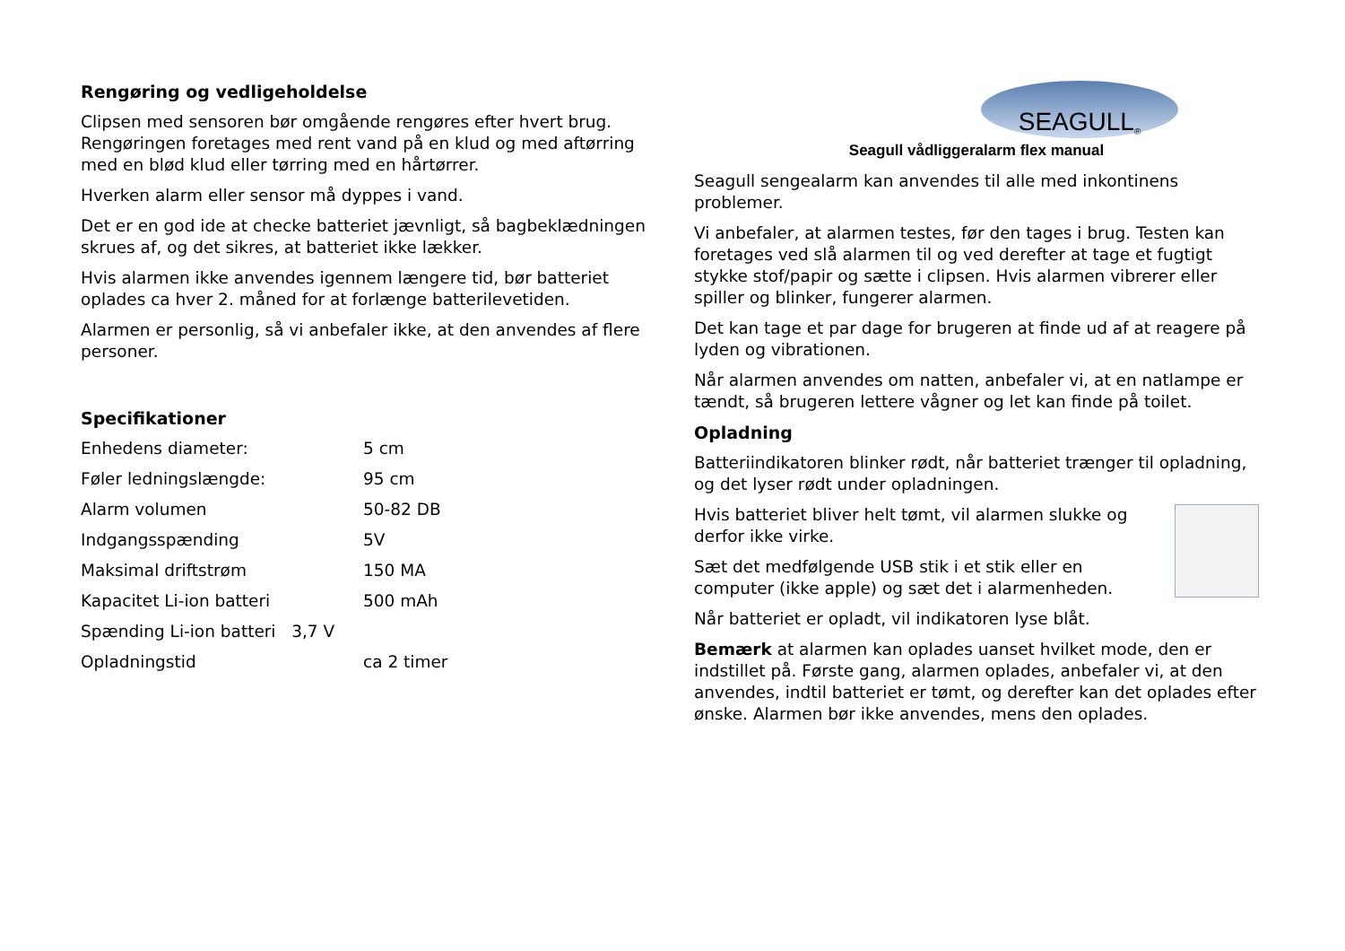Rengøring og vedligeholdelse
Clipsen med sensoren bør omgående rengøres efter hvert brug. Rengøringen foretages med rent vand på en klud og med aftørring med en blød klud eller tørring med en hårtørrer.
Hverken alarm eller sensor må dyppes i vand.
Det er en god ide at checke batteriet jævnligt, så bagbeklædningen skrues af, og det sikres, at batteriet ikke lækker.
Hvis alarmen ikke anvendes igennem længere tid, bør batteriet oplades ca hver 2. måned for at forlænge batterilevetiden.
Alarmen er personlig, så vi anbefaler ikke, at den anvendes af flere personer.
Specifikationer
| Enhedens diameter: | 5 cm |
| Føler ledningslængde: | 95 cm |
| Alarm volumen | 50-82 DB |
| Indgangsspænding | 5V |
| Maksimal driftstrøm | 150 MA |
| Kapacitet Li-ion batteri | 500 mAh |
| Spænding Li-ion batteri 3,7 V | |
| Opladningstid | ca 2 timer |
SEAGULL<sup>®</sup>
Seagull vådliggeralarm flex manual
Seagull sengealarm kan anvendes til alle med inkontinens problemer.
Vi anbefaler, at alarmen testes, før den tages i brug. Testen kan foretages ved slå alarmen til og ved derefter at tage et fugtigt stykke stof/papir og sætte i clipsen. Hvis alarmen vibrerer eller spiller og blinker, fungerer alarmen.
Det kan tage et par dage for brugeren at finde ud af at reagere på lyden og vibrationen.
Når alarmen anvendes om natten, anbefaler vi, at en natlampe er tændt, så brugeren lettere vågner og let kan finde på toilet.
Opladning
Batteriindikatoren blinker rødt, når batteriet trænger til opladning, og det lyser rødt under opladningen.
Hvis batteriet bliver helt tømt, vil alarmen slukke og derfor ikke virke.
Sæt det medfølgende USB stik i et stik eller en computer (ikke apple) og sæt det i alarmenheden.
Når batteriet er opladt, vil indikatoren lyse blåt.
Bemærk at alarmen kan oplades uanset hvilket mode, den er indstillet på. Første gang, alarmen oplades, anbefaler vi, at den anvendes, indtil batteriet er tømt, og derefter kan det oplades efter ønske. Alarmen bør ikke anvendes, mens den oplades.